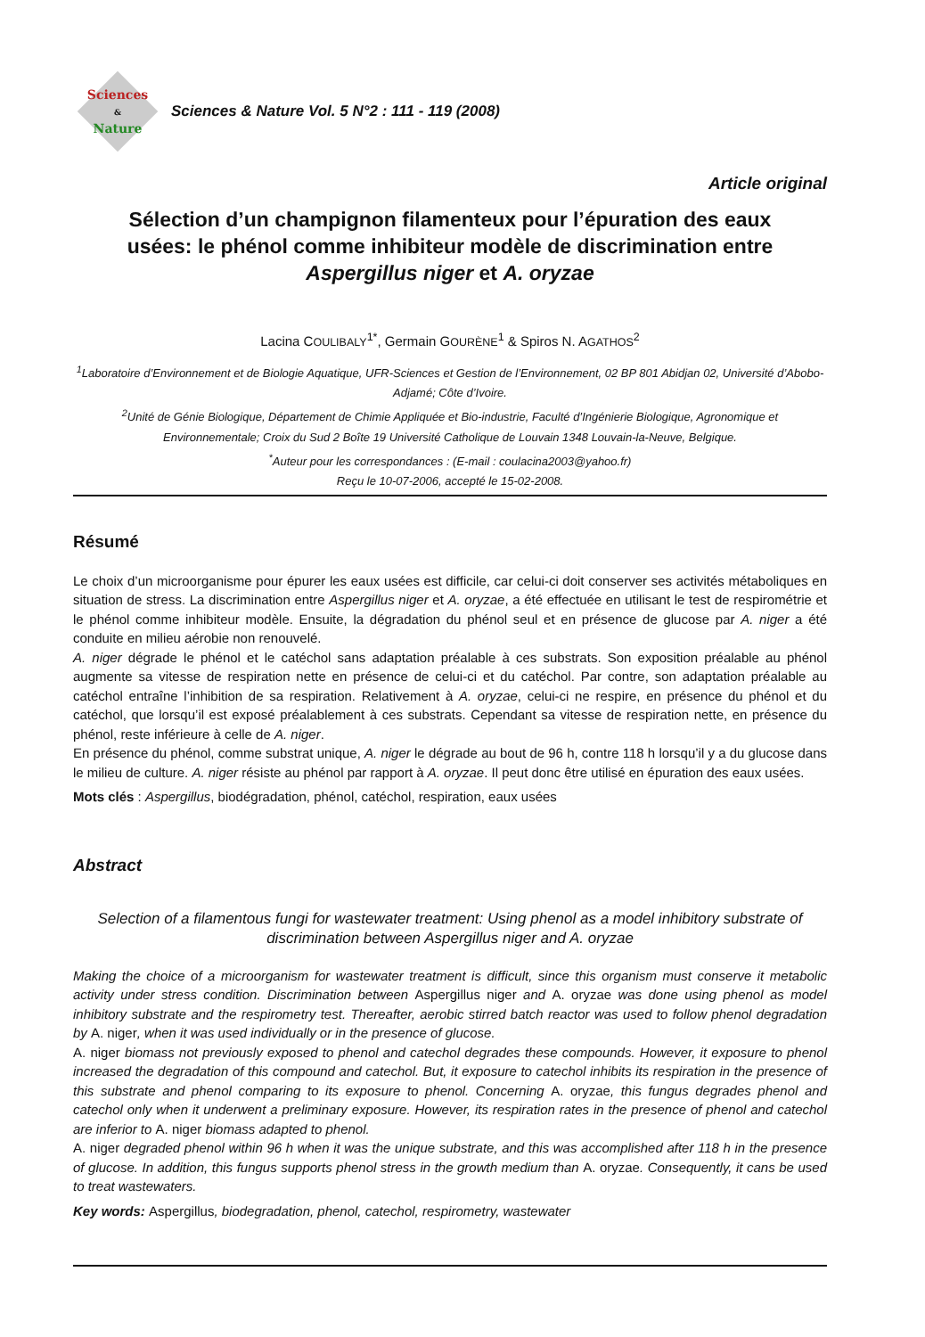Sciences
&
Nature
Sciences & Nature Vol. 5 N°2 : 111 - 119 (2008)
Article original
Sélection d’un champignon filamenteux pour l’épuration des eaux usées: le phénol comme inhibiteur modèle de discrimination entre Aspergillus niger et A. oryzae
Lacina COULIBALY<sup>1*</sup>, Germain GOURÈNE<sup>1</sup> & Spiros N. AGATHOS<sup>2</sup>
<sup>1</sup> Laboratoire d’Environnement et de Biologie Aquatique, UFR-Sciences et Gestion de l’Environnement, 02 BP 801 Abidjan 02, Université d’Abobo-Adjamé; Côte d’Ivoire.
<sup>2</sup> Unité de Génie Biologique, Département de Chimie Appliquée et Bio-industrie, Faculté d’Ingénierie Biologique, Agronomique et Environnementale; Croix du Sud 2 Boîte 19 Université Catholique de Louvain 1348 Louvain-la-Neuve, Belgique.
<sup>*</sup> Auteur pour les correspondances : (E-mail : coulacina2003@yahoo.fr)
Reçu le 10-07-2006, accepté le 15-02-2008.
Résumé
Le choix d’un microorganisme pour épurer les eaux usées est difficile, car celui-ci doit conserver ses activités métaboliques en situation de stress. La discrimination entre Aspergillus niger et A. oryzae, a été effectuée en utilisant le test de respirométrie et le phénol comme inhibiteur modèle. Ensuite, la dégradation du phénol seul et en présence de glucose par A. niger a été conduite en milieu aérobie non renouvelé.
A. niger dégrade le phénol et le catéchol sans adaptation préalable à ces substrats. Son exposition préalable au phénol augmente sa vitesse de respiration nette en présence de celui-ci et du catéchol. Par contre, son adaptation préalable au catéchol entraîne l’inhibition de sa respiration. Relativement à A. oryzae, celui-ci ne respire, en présence du phénol et du catéchol, que lorsqu’il est exposé préalablement à ces substrats. Cependant sa vitesse de respiration nette, en présence du phénol, reste inférieure à celle de A. niger.
En présence du phénol, comme substrat unique, A. niger le dégrade au bout de 96 h, contre 118 h lorsqu’il y a du glucose dans le milieu de culture. A. niger résiste au phénol par rapport à A. oryzae. Il peut donc être utilisé en épuration des eaux usées.
Mots clés : Aspergillus, biodégradation, phénol, catéchol, respiration, eaux usées
Abstract
Selection of a filamentous fungi for wastewater treatment: Using phenol as a model inhibitory substrate of discrimination between Aspergillus niger and A. oryzae
Making the choice of a microorganism for wastewater treatment is difficult, since this organism must conserve it metabolic activity under stress condition. Discrimination between Aspergillus niger and A. oryzae was done using phenol as model inhibitory substrate and the respirometry test. Thereafter, aerobic stirred batch reactor was used to follow phenol degradation by A. niger, when it was used individually or in the presence of glucose.
A. niger biomass not previously exposed to phenol and catechol degrades these compounds. However, it exposure to phenol increased the degradation of this compound and catechol. But, it exposure to catechol inhibits its respiration in the presence of this substrate and phenol comparing to its exposure to phenol. Concerning A. oryzae, this fungus degrades phenol and catechol only when it underwent a preliminary exposure. However, its respiration rates in the presence of phenol and catechol are inferior to A. niger biomass adapted to phenol.
A. niger degraded phenol within 96 h when it was the unique substrate, and this was accomplished after 118 h in the presence of glucose. In addition, this fungus supports phenol stress in the growth medium than A. oryzae. Consequently, it cans be used to treat wastewaters.
Key words: Aspergillus, biodegradation, phenol, catechol, respirometry, wastewater